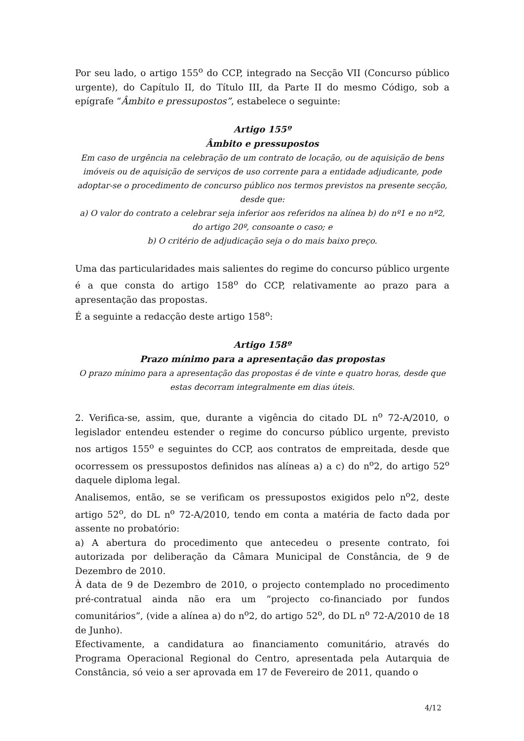Por seu lado, o artigo 155<sup>o</sup> do CCP, integrado na Secção VII (Concurso público urgente), do Capítulo II, do Título III, da Parte II do mesmo Código, sob a epígrafe “Âmbito e pressupostos”, estabelece o seguinte:
Artigo 155º
Âmbito e pressupostos
Em caso de urgência na celebração de um contrato de locação, ou de aquisição de bens imóveis ou de aquisição de serviços de uso corrente para a entidade adjudicante, pode adoptar-se o procedimento de concurso público nos termos previstos na presente secção, desde que:
a) O valor do contrato a celebrar seja inferior aos referidos na alínea b) do nº1 e no nº2, do artigo 20º, consoante o caso; e
b) O critério de adjudicação seja o do mais baixo preço.
Uma das particularidades mais salientes do regime do concurso público urgente é a que consta do artigo 158<sup>o</sup> do CCP, relativamente ao prazo para a apresentação das propostas.
É a seguinte a redacção deste artigo 158<sup>o</sup>:
Artigo 158º
Prazo mínimo para a apresentação das propostas
O prazo mínimo para a apresentação das propostas é de vinte e quatro horas, desde que estas decorram integralmente em dias úteis.
2. Verifica-se, assim, que, durante a vigência do citado DL n<sup>o</sup> 72-A/2010, o legislador entendeu estender o regime do concurso público urgente, previsto nos artigos 155<sup>o</sup> e seguintes do CCP, aos contratos de empreitada, desde que ocorressem os pressupostos definidos nas alíneas a) a c) do n<sup>o</sup>2, do artigo 52<sup>o</sup> daquele diploma legal.
Analisemos, então, se se verificam os pressupostos exigidos pelo n<sup>o</sup>2, deste artigo 52<sup>o</sup>, do DL n<sup>o</sup> 72-A/2010, tendo em conta a matéria de facto dada por assente no probatório:
a) A abertura do procedimento que antecedeu o presente contrato, foi autorizada por deliberação da Câmara Municipal de Constância, de 9 de Dezembro de 2010.
À data de 9 de Dezembro de 2010, o projecto contemplado no procedimento pré-contratual ainda não era um “projecto co-financiado por fundos comunitários”, (vide a alínea a) do n<sup>o</sup>2, do artigo 52<sup>o</sup>, do DL n<sup>o</sup> 72-A/2010 de 18 de Junho).
Efectivamente, a candidatura ao financiamento comunitário, através do Programa Operacional Regional do Centro, apresentada pela Autarquia de Constância, só veio a ser aprovada em 17 de Fevereiro de 2011, quando o
4/12